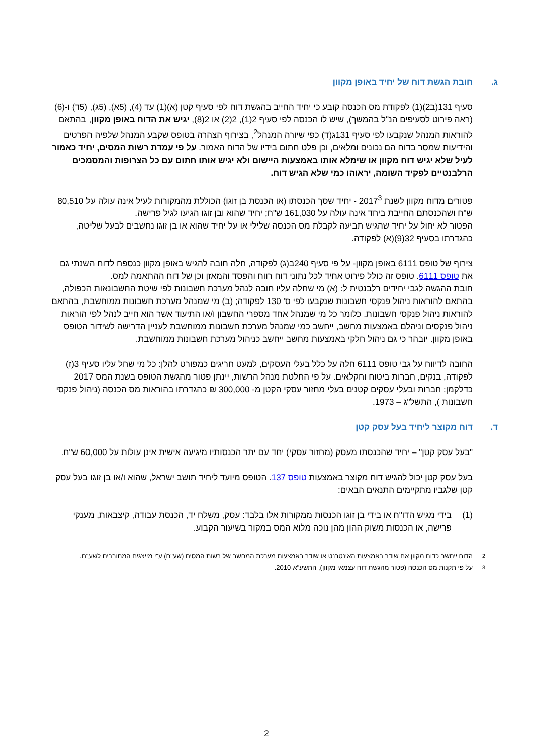ג. חובת הגשת דוח של יחיד באופן מקוון
סעיף 131(ב2)(1) לפקודת מס הכנסה קובע כי יחיד החייב בהגשת דוח לפי סעיף קטן (א)(1) עד (4), (5א), (5ג), (5ד) ו-(6) (ראה פירוט לסעיפים הנ"ל בהמשך), שיש לו הכנסה לפי סעיף 2(1), 2(2) או 2(8), יגיש את הדוח באופן מקוון, בהתאם להוראות המנהל שנקבעו לפי סעיף 131ג(ד) כפי שיורה המנהל<sup>2</sup>, בצירוף הצהרה בטופס שקבע המנהל שלפיה הפרטים והידיעות שמסר בדוח הם נכונים ומלאים, וכן פלט חתום בידיו של הדוח האמור. על פי עמדת רשות המסים, יחיד כאמור לעיל שלא יגיש דוח מקוון או שימלא אותו באמצעות היישום ולא יגיש אותו חתום עם כל הצרופות והמסמכים הרלבנטיים לפקיד השומה, יראוהו כמי שלא הגיש דוח.
פטורים מדוח מקוון לשנת 2017<sup>3</sup> - יחיד שסך הכנסתו (או הכנסת בן זוגו) הכוללת מהמקורות לעיל אינה עולה על 80,510 ש"ח ושהכנסתם החייבת ביחד אינה עולה על 161,030 ש"ח; יחיד שהוא ובן זוגו הגיעו לגיל פרישה.
הפטור לא יחול על יחיד שהגיש תביעה לקבלת מס הכנסה שלילי או על יחיד שהוא או בן זוגו נחשבים לבעל שליטה, כהגדרתו בסעיף 32(9)(א) לפקודה.
צירוף של טופס 6111 באופן מקוון- על פי סעיף 240ב(ג) לפקודה, חלה חובה להגיש באופן מקוון כנספח לדוח השנתי גם את טופס 6111. טופס זה כולל פירוט אחיד לכל נתוני דוח רווח והפסד והמאזן וכן של דוח ההתאמה למס.
חובת ההגשה לגבי יחידים רלבנטית ל: (א) מי שחלה עליו חובה לנהל מערכת חשבונות לפי שיטת החשבונאות הכפולה, בהתאם להוראות ניהול פנקסי חשבונות שנקבעו לפי ס' 130 לפקודה; (ב) מי שמנהל מערכת חשבונות ממוחשבת, בהתאם להוראות ניהול פנקסי חשבונות. כלומר כל מי שמנהל אחד מספרי החשבון ו/או התיעוד אשר הוא חייב לנהל לפי הוראות ניהול פנקסים וניהלם באמצעות מחשב, ייחשב כמי שמנהל מערכת חשבונות ממוחשבת לעניין הדרישה לשידור הטופס באופן מקוון. יובהר כי גם ניהול חלקי באמצעות מחשב ייחשב כניהול מערכת חשבונות ממוחשבת.
החובה לדיווח על גבי טופס 6111 חלה על כלל בעלי העסקים, למעט חריגים כמפורט להלן: כל מי שחל עליו סעיף 3(ז) לפקודה, בנקים, חברות ביטוח וחקלאים. על פי החלטת מנהל הרשות, יינתן פטור מהגשת הטופס בשנת המס 2017 כדלקמן: חברות ובעלי עסקים קטנים בעלי מחזור עסקי הקטן מ- 300,000 ₪ כהגדרתו בהוראות מס הכנסה (ניהול פנקסי חשבונות ), התשל"ג – 1973.
ד. דוח מקוצר ליחיד בעל עסק קטן
"בעל עסק קטן" – יחיד שהכנסתו מעסק (מחזור עסקי) יחד עם יתר הכנסותיו מיגיעה אישית אינן עולות על 60,000 ש"ח.
בעל עסק קטן יכול להגיש דוח מקוצר באמצעות טופס 137. הטופס מיועד ליחיד תושב ישראל, שהוא ו/או בן זוגו בעל עסק קטן שלגביו מתקיימים התנאים הבאים:
(1) בידי מגיש הדו"ח או בידי בן זוגו הכנסות ממקורות אלו בלבד: עסק, משלח יד, הכנסת עבודה, קיצבאות, מענקי פרישה, או הכנסות משוק ההון מהן נוכה מלוא המס במקור בשיעור הקבוע.
<sup>2</sup> הדוח ייחשב כדוח מקוון אם שודר באמצעות האינטרנט או שודר באמצעות מערכת המחשב של רשות המסים (שע"ם) ע"י מייצגים המחוברים לשע"ם.
<sup>3</sup> על פי תקנות מס הכנסה (פטור מהגשת דוח עצמאי מקוון), התשע"א-2010.
2